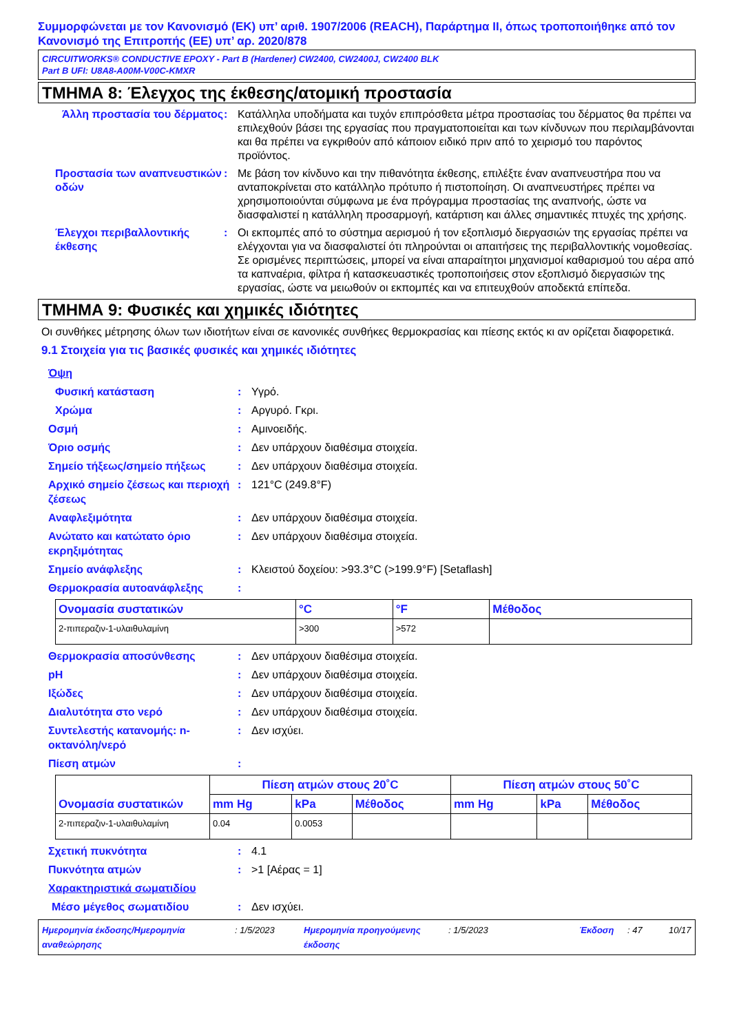Συμμορφώνεται με τον Κανονισμό (ΕΚ) υπ’ αριθ. 1907/2006 (REACH), Παράρτημα II, όπως τροποποιήθηκε από τον Κανονισμό της Επιτροπής (ΕΕ) υπ’ αρ. 2020/878
CIRCUITWORKS® CONDUCTIVE EPOXY - Part B (Hardener) CW2400, CW2400J, CW2400 BLK
Part B UFI: U8A8-A00M-V00C-KMXR
ΤΜΗΜΑ 8: Έλεγχος της έκθεσης/ατομική προστασία
Άλλη προστασία του δέρματος
: Κατάλληλα υποδήματα και τυχόν επιπρόσθετα μέτρα προστασίας του δέρματος θα πρέπει να επιλεχθούν βάσει της εργασίας που πραγματοποιείται και των κίνδυνων που περιλαμβάνονται και θα πρέπει να εγκριθούν από κάποιον ειδικό πριν από το χειρισμό του παρόντος προϊόντος.
Προστασία των αναπνευστικών οδών
: Με βάση τον κίνδυνο και την πιθανότητα έκθεσης, επιλέξτε έναν αναπνευστήρα που να ανταποκρίνεται στο κατάλληλο πρότυπο ή πιστοποίηση. Οι αναπνευστήρες πρέπει να χρησιμοποιούνται σύμφωνα με ένα πρόγραμμα προστασίας της αναπνοής, ώστε να διασφαλιστεί η κατάλληλη προσαρμογή, κατάρτιση και άλλες σημαντικές πτυχές της χρήσης.
Έλεγχοι περιβαλλοντικής έκθεσης
: Οι εκπομπές από το σύστημα αερισμού ή τον εξοπλισμό διεργασιών της εργασίας πρέπει να ελέγχονται για να διασφαλιστεί ότι πληρούνται οι απαιτήσεις της περιβαλλοντικής νομοθεσίας. Σε ορισμένες περιπτώσεις, μπορεί να είναι απαραίτητοι μηχανισμοί καθαρισμού του αέρα από τα καπναέρια, φίλτρα ή κατασκευαστικές τροποποιήσεις στον εξοπλισμό διεργασιών της εργασίας, ώστε να μειωθούν οι εκπομπές και να επιτευχθούν αποδεκτά επίπεδα.
ΤΜΗΜΑ 9: Φυσικές και χημικές ιδιότητες
Οι συνθήκες μέτρησης όλων των ιδιοτήτων είναι σε κανονικές συνθήκες θερμοκρασίας και πίεσης εκτός κι αν ορίζεται διαφορετικά.
9.1 Στοιχεία για τις βασικές φυσικές και χημικές ιδιότητες
Όψη
Φυσική κατάσταση : Υγρό.
Χρώμα : Αργυρό. Γκρι.
Οσμή : Αμινοειδής.
Όριο οσμής : Δεν υπάρχουν διαθέσιμα στοιχεία.
Σημείο τήξεως/σημείο πήξεως : Δεν υπάρχουν διαθέσιμα στοιχεία.
Αρχικό σημείο ζέσεως και περιοχή ζέσεως
: 121°C (249.8°F)
Αναφλεξιμότητα : Δεν υπάρχουν διαθέσιμα στοιχεία.
Ανώτατο και κατώτατο όριο εκρηξιμότητας
: Δεν υπάρχουν διαθέσιμα στοιχεία.
Σημείο ανάφλεξης : Κλειστού δοχείου: >93.3°C (>199.9°F) [Setaflash]
Θερμοκρασία αυτοανάφλεξης :
| Ονομασία συστατικών | °C | °F | Μέθοδος |
| --- | --- | --- | --- |
| 2-πιπεραζιν-1-υλαιθυλαμίνη | >300 | >572 | |
Θερμοκρασία αποσύνθεσης : Δεν υπάρχουν διαθέσιμα στοιχεία.
pH : Δεν υπάρχουν διαθέσιμα στοιχεία.
Ιξώδες : Δεν υπάρχουν διαθέσιμα στοιχεία.
Διαλυτότητα στο νερό : Δεν υπάρχουν διαθέσιμα στοιχεία.
Συντελεστής κατανομής: n-οκτανόλη/νερό
: Δεν ισχύει.
Πίεση ατμών :
| Ονομασία συστατικών | Πίεση ατμών στους 20˚C | | | Πίεση ατμών στους 50˚C | | |
| --- | --- | --- | --- | --- | --- | --- |
| | mm Hg | kPa | Μέθοδος | mm Hg | kPa | Μέθοδος |
| 2-πιπεραζιν-1-υλαιθυλαμίνη | 0.04 | 0.0053 | | | | |
Σχετική πυκνότητα : 4.1
Πυκνότητα ατμών : >1 [Αέρας = 1]
Χαρακτηριστικά σωματιδίου
Μέσο μέγεθος σωματιδίου : Δεν ισχύει.
Ημερομηνία έκδοσης/Ημερομηνία αναθεώρησης
: 1/5/2023 Ημερομηνία προηγούμενης έκδοσης
: 1/5/2023 Έκδοση : 47 10/17